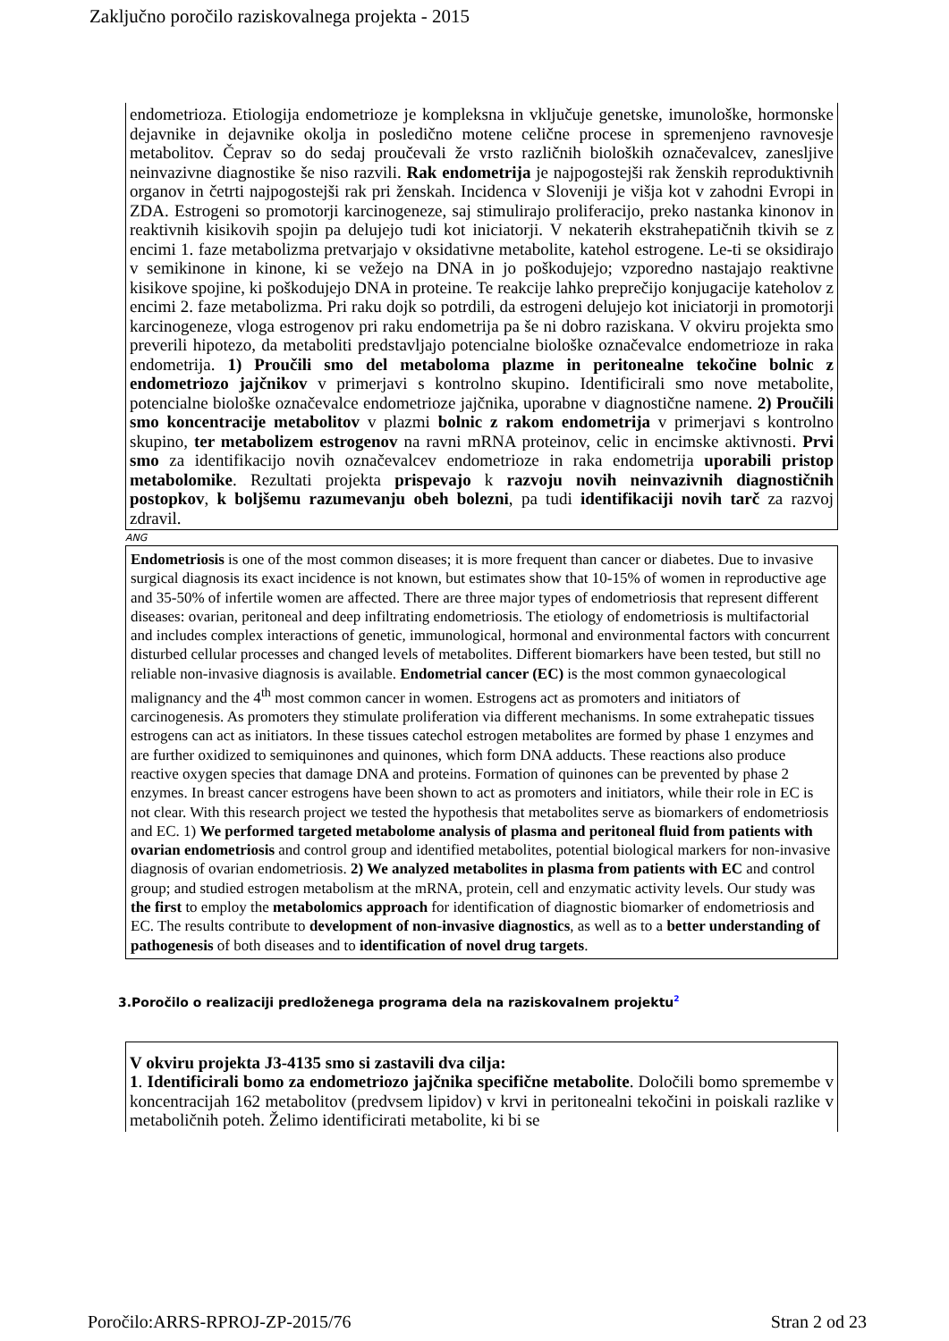Zaključno poročilo raziskovalnega projekta - 2015
endometrioza. Etiologija endometrioze je kompleksna in vključuje genetske, imunološke, hormonske dejavnike in dejavnike okolja in posledično motene celične procese in spremenjeno ravnovesje metabolitov. Čeprav so do sedaj proučevali že vrsto različnih bioloških označevalcev, zanesljive neinvazivne diagnostike še niso razvili. Rak endometrija je najpogostejši rak ženskih reproduktivnih organov in četrti najpogostejši rak pri ženskah. Incidenca v Sloveniji je višja kot v zahodni Evropi in ZDA. Estrogeni so promotorji karcinogeneze, saj stimulirajo proliferacijo, preko nastanka kinonov in reaktivnih kisikovih spojin pa delujejo tudi kot iniciatorji. V nekaterih ekstrahepatičnih tkivih se z encimi 1. faze metabolizma pretvarjajo v oksidativne metabolite, katehol estrogene. Le-ti se oksidirajo v semikinone in kinone, ki se vežejo na DNA in jo poškodujejo; vzporedno nastajajo reaktivne kisikove spojine, ki poškodujejo DNA in proteine. Te reakcije lahko preprečijo konjugacije kateholov z encimi 2. faze metabolizma. Pri raku dojk so potrdili, da estrogeni delujejo kot iniciatorji in promotorji karcinogeneze, vloga estrogenov pri raku endometrija pa še ni dobro raziskana. V okviru projekta smo preverili hipotezo, da metaboliti predstavljajo potencialne biološke označevalce endometrioze in raka endometrija. 1) Proučili smo del metaboloma plazme in peritonealne tekočine bolnic z endometriozo jajčnikov v primerjavi s kontrolno skupino. Identificirali smo nove metabolite, potencialne biološke označevalce endometrioze jajčnika, uporabne v diagnostične namene. 2) Proučili smo koncentracije metabolitov v plazmi bolnic z rakom endometrija v primerjavi s kontrolno skupino, ter metabolizem estrogenov na ravni mRNA proteinov, celic in encimske aktivnosti. Prvi smo za identifikacijo novih označevalcev endometrioze in raka endometrija uporabili pristop metabolomike. Rezultati projekta prispevajo k razvoju novih neinvazivnih diagnostičnih postopkov, k boljšemu razumevanju obeh bolezni, pa tudi identifikaciji novih tarč za razvoj zdravil.
ANG
Endometriosis is one of the most common diseases; it is more frequent than cancer or diabetes. Due to invasive surgical diagnosis its exact incidence is not known, but estimates show that 10-15% of women in reproductive age and 35-50% of infertile women are affected. There are three major types of endometriosis that represent different diseases: ovarian, peritoneal and deep infiltrating endometriosis. The etiology of endometriosis is multifactorial and includes complex interactions of genetic, immunological, hormonal and environmental factors with concurrent disturbed cellular processes and changed levels of metabolites. Different biomarkers have been tested, but still no reliable non-invasive diagnosis is available. Endometrial cancer (EC) is the most common gynaecological malignancy and the 4<sup>th</sup> most common cancer in women. Estrogens act as promoters and initiators of carcinogenesis. As promoters they stimulate proliferation via different mechanisms. In some extrahepatic tissues estrogens can act as initiators. In these tissues catechol estrogen metabolites are formed by phase 1 enzymes and are further oxidized to semiquinones and quinones, which form DNA adducts. These reactions also produce reactive oxygen species that damage DNA and proteins. Formation of quinones can be prevented by phase 2 enzymes. In breast cancer estrogens have been shown to act as promoters and initiators, while their role in EC is not clear. With this research project we tested the hypothesis that metabolites serve as biomarkers of endometriosis and EC. 1) We performed targeted metabolome analysis of plasma and peritoneal fluid from patients with ovarian endometriosis and control group and identified metabolites, potential biological markers for non-invasive diagnosis of ovarian endometriosis. 2) We analyzed metabolites in plasma from patients with EC and control group; and studied estrogen metabolism at the mRNA, protein, cell and enzymatic activity levels. Our study was the first to employ the metabolomics approach for identification of diagnostic biomarker of endometriosis and EC. The results contribute to development of non-invasive diagnostics, as well as to a better understanding of pathogenesis of both diseases and to identification of novel drug targets.
3.Poročilo o realizaciji predloženega programa dela na raziskovalnem projektu<sup>2</sup>
V okviru projekta J3-4135 smo si zastavili dva cilja:
1. Identificirali bomo za endometriozo jajčnika specifične metabolite. Določili bomo spremembe v koncentracijah 162 metabolitov (predvsem lipidov) v krvi in peritonealni tekočini in poiskali razlike v metaboličnih poteh. Želimo identificirati metabolite, ki bi se
Poročilo:ARRS-RPROJ-ZP-2015/76 Stran 2 od 23